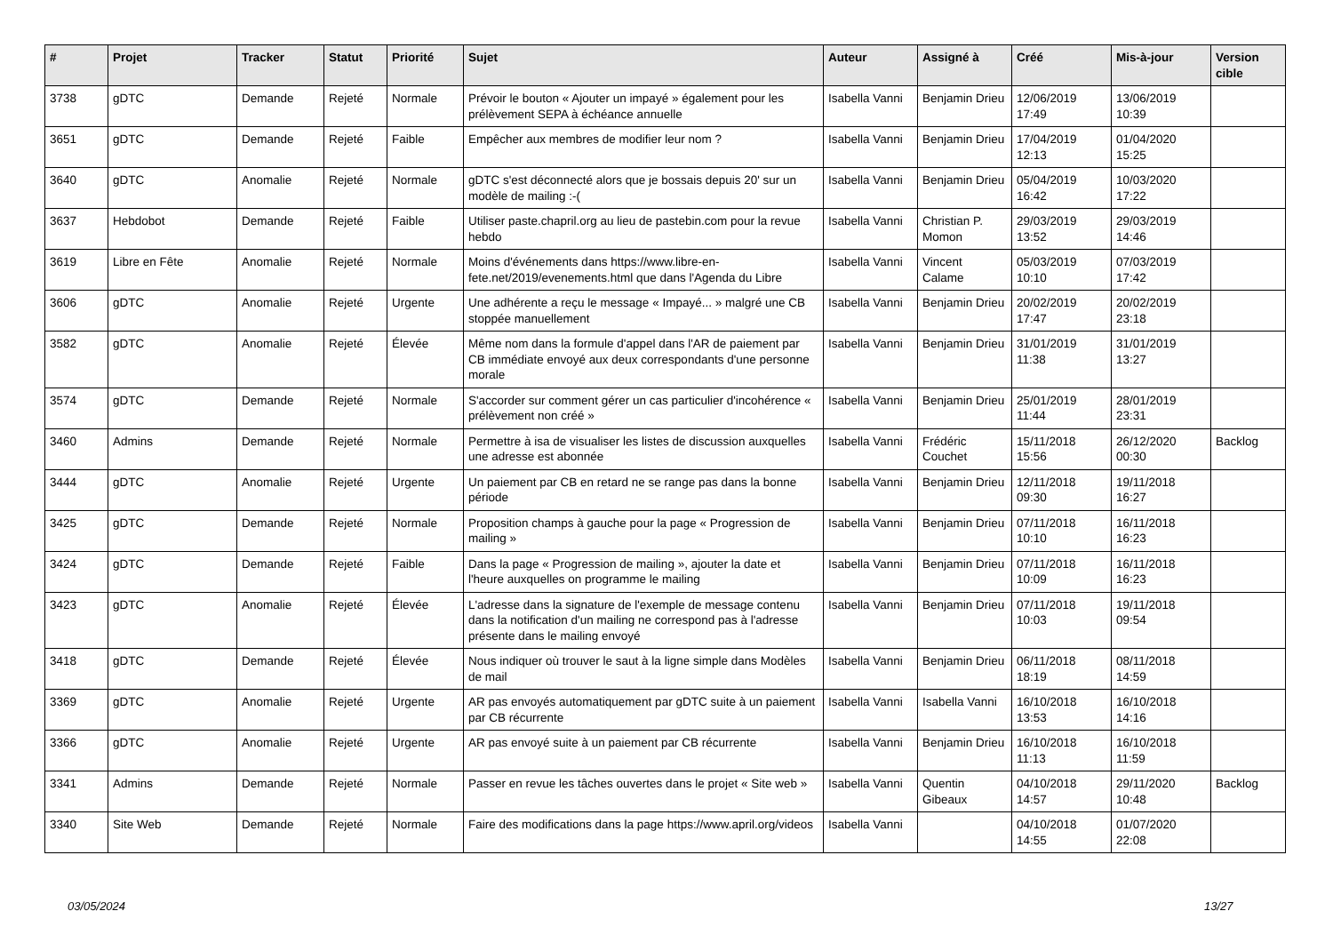| # | Projet | Tracker | Statut | Priorité | Sujet | Auteur | Assigné à | Créé | Mis-à-jour | Version cible |
| --- | --- | --- | --- | --- | --- | --- | --- | --- | --- | --- |
| 3738 | gDTC | Demande | Rejeté | Normale | Prévoir le bouton « Ajouter un impayé » également pour les prélèvement SEPA à échéance annuelle | Isabella Vanni | Benjamin Drieu | 12/06/2019 17:49 | 13/06/2019 10:39 | |
| 3651 | gDTC | Demande | Rejeté | Faible | Empêcher aux membres de modifier leur nom ? | Isabella Vanni | Benjamin Drieu | 17/04/2019 12:13 | 01/04/2020 15:25 | |
| 3640 | gDTC | Anomalie | Rejeté | Normale | gDTC s'est déconnecté alors que je bossais depuis 20' sur un modèle de mailing :-( | Isabella Vanni | Benjamin Drieu | 05/04/2019 16:42 | 10/03/2020 17:22 | |
| 3637 | Hebdobot | Demande | Rejeté | Faible | Utiliser paste.chapril.org au lieu de pastebin.com pour la revue hebdo | Isabella Vanni | Christian P. Momon | 29/03/2019 13:52 | 29/03/2019 14:46 | |
| 3619 | Libre en Fête | Anomalie | Rejeté | Normale | Moins d'événements dans https://www.libre-en-fete.net/2019/evenements.html que dans l'Agenda du Libre | Isabella Vanni | Vincent Calame | 05/03/2019 10:10 | 07/03/2019 17:42 | |
| 3606 | gDTC | Anomalie | Rejeté | Urgente | Une adhérente a reçu le message « Impayé... » malgré une CB stoppée manuellement | Isabella Vanni | Benjamin Drieu | 20/02/2019 17:47 | 20/02/2019 23:18 | |
| 3582 | gDTC | Anomalie | Rejeté | Élevée | Même nom dans la formule d'appel dans l'AR de paiement par CB immédiate envoyé aux deux correspondants d'une personne morale | Isabella Vanni | Benjamin Drieu | 31/01/2019 11:38 | 31/01/2019 13:27 | |
| 3574 | gDTC | Demande | Rejeté | Normale | S'accorder sur comment gérer un cas particulier d'incohérence « prélèvement non créé » | Isabella Vanni | Benjamin Drieu | 25/01/2019 11:44 | 28/01/2019 23:31 | |
| 3460 | Admins | Demande | Rejeté | Normale | Permettre à isa de visualiser les listes de discussion auxquelles une adresse est abonnée | Isabella Vanni | Frédéric Couchet | 15/11/2018 15:56 | 26/12/2020 00:30 | Backlog |
| 3444 | gDTC | Anomalie | Rejeté | Urgente | Un paiement par CB en retard ne se range pas dans la bonne période | Isabella Vanni | Benjamin Drieu | 12/11/2018 09:30 | 19/11/2018 16:27 | |
| 3425 | gDTC | Demande | Rejeté | Normale | Proposition champs à gauche pour la page « Progression de mailing » | Isabella Vanni | Benjamin Drieu | 07/11/2018 10:10 | 16/11/2018 16:23 | |
| 3424 | gDTC | Demande | Rejeté | Faible | Dans la page « Progression de mailing », ajouter la date et l'heure auxquelles on programme le mailing | Isabella Vanni | Benjamin Drieu | 07/11/2018 10:09 | 16/11/2018 16:23 | |
| 3423 | gDTC | Anomalie | Rejeté | Élevée | L'adresse dans la signature de l'exemple de message contenu dans la notification d'un mailing ne correspond pas à l'adresse présente dans le mailing envoyé | Isabella Vanni | Benjamin Drieu | 07/11/2018 10:03 | 19/11/2018 09:54 | |
| 3418 | gDTC | Demande | Rejeté | Élevée | Nous indiquer où trouver le saut à la ligne simple dans Modèles de mail | Isabella Vanni | Benjamin Drieu | 06/11/2018 18:19 | 08/11/2018 14:59 | |
| 3369 | gDTC | Anomalie | Rejeté | Urgente | AR pas envoyés automatiquement par gDTC suite à un paiement par CB récurrente | Isabella Vanni | Isabella Vanni | 16/10/2018 13:53 | 16/10/2018 14:16 | |
| 3366 | gDTC | Anomalie | Rejeté | Urgente | AR pas envoyé suite à un paiement par CB récurrente | Isabella Vanni | Benjamin Drieu | 16/10/2018 11:13 | 16/10/2018 11:59 | |
| 3341 | Admins | Demande | Rejeté | Normale | Passer en revue les tâches ouvertes dans le projet « Site web » | Isabella Vanni | Quentin Gibeaux | 04/10/2018 14:57 | 29/11/2020 10:48 | Backlog |
| 3340 | Site Web | Demande | Rejeté | Normale | Faire des modifications dans la page https://www.april.org/videos | Isabella Vanni | | 04/10/2018 14:55 | 01/07/2020 22:08 | |
03/05/2024 13/27